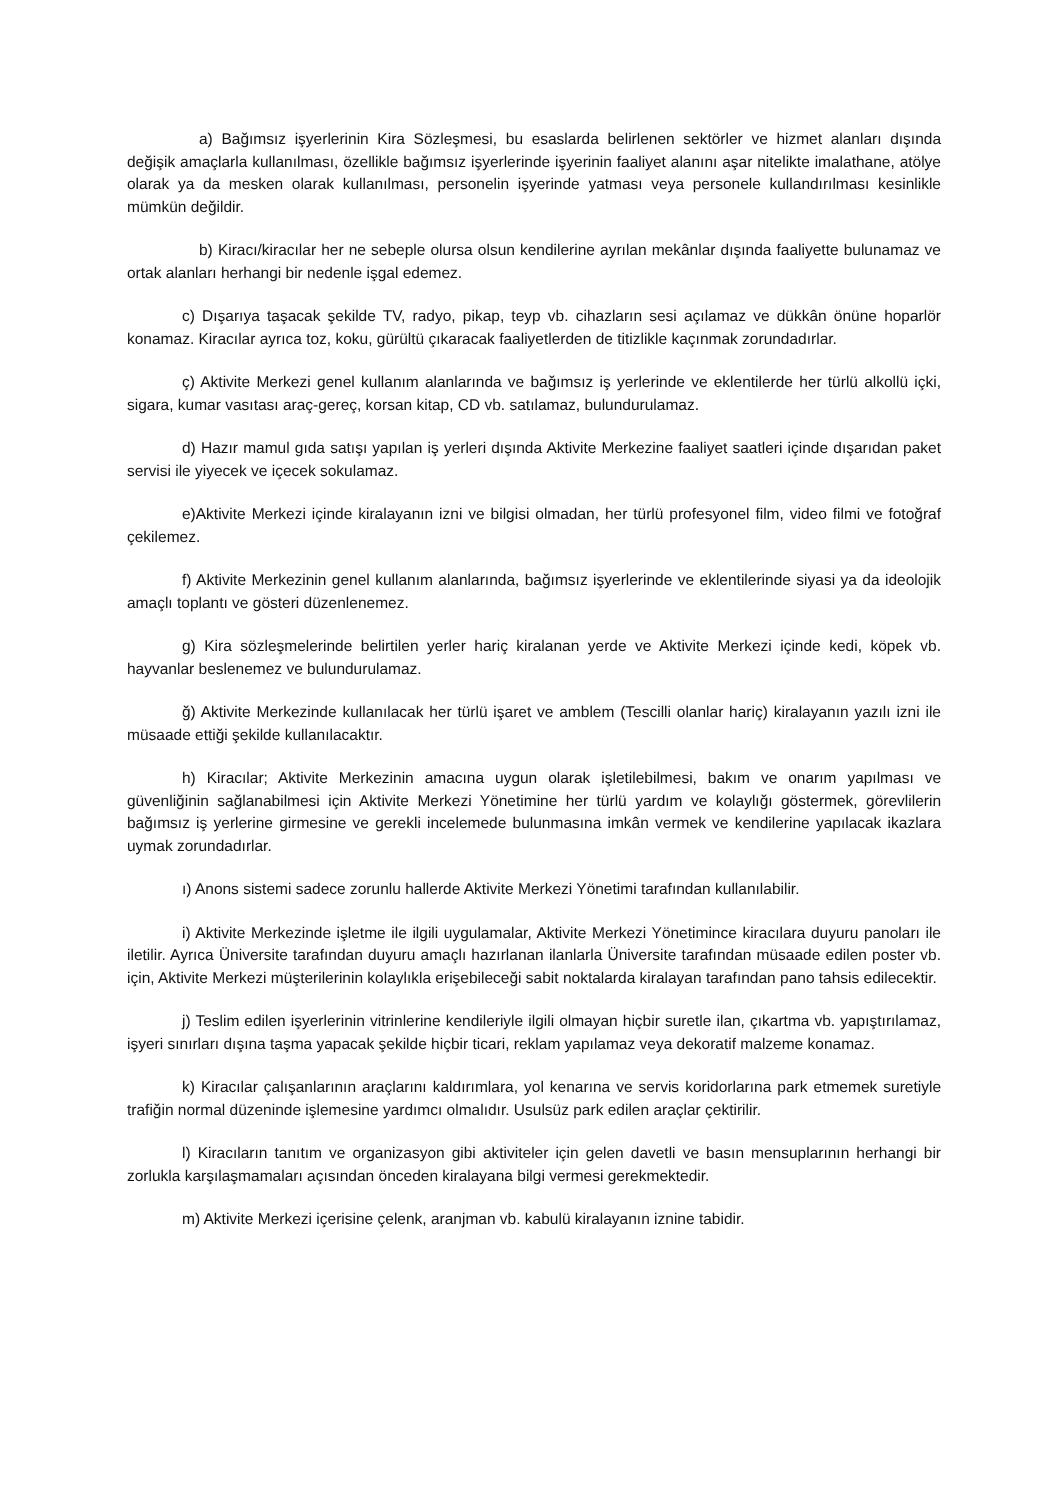a) Bağımsız işyerlerinin Kira Sözleşmesi, bu esaslarda belirlenen sektörler ve hizmet alanları dışında değişik amaçlarla kullanılması, özellikle bağımsız işyerlerinde işyerinin faaliyet alanını aşar nitelikte imalathane, atölye olarak ya da mesken olarak kullanılması, personelin işyerinde yatması veya personele kullandırılması kesinlikle mümkün değildir.
b) Kiracı/kiracılar her ne sebeple olursa olsun kendilerine ayrılan mekânlar dışında faaliyette bulunamaz ve ortak alanları herhangi bir nedenle işgal edemez.
c) Dışarıya taşacak şekilde TV, radyo, pikap, teyp vb. cihazların sesi açılamaz ve dükkân önüne hoparlör konamaz. Kiracılar ayrıca toz, koku, gürültü çıkaracak faaliyetlerden de titizlikle kaçınmak zorundadırlar.
ç) Aktivite Merkezi genel kullanım alanlarında ve bağımsız iş yerlerinde ve eklentilerde her türlü alkollü içki, sigara, kumar vasıtası araç-gereç, korsan kitap, CD vb. satılamaz, bulundurulamaz.
d) Hazır mamul gıda satışı yapılan iş yerleri dışında Aktivite Merkezine faaliyet saatleri içinde dışarıdan paket servisi ile yiyecek ve içecek sokulamaz.
e)Aktivite Merkezi içinde kiralayanın izni ve bilgisi olmadan, her türlü profesyonel film, video filmi ve fotoğraf çekilemez.
f) Aktivite Merkezinin genel kullanım alanlarında, bağımsız işyerlerinde ve eklentilerinde siyasi ya da ideolojik amaçlı toplantı ve gösteri düzenlenemez.
g) Kira sözleşmelerinde belirtilen yerler hariç kiralanan yerde ve Aktivite Merkezi içinde kedi, köpek vb. hayvanlar beslenemez ve bulundurulamaz.
ğ) Aktivite Merkezinde kullanılacak her türlü işaret ve amblem (Tescilli olanlar hariç) kiralayanın yazılı izni ile müsaade ettiği şekilde kullanılacaktır.
h) Kiracılar; Aktivite Merkezinin amacına uygun olarak işletilebilmesi, bakım ve onarım yapılması ve güvenliğinin sağlanabilmesi için Aktivite Merkezi Yönetimine her türlü yardım ve kolaylığı göstermek, görevlilerin bağımsız iş yerlerine girmesine ve gerekli incelemede bulunmasına imkân vermek ve kendilerine yapılacak ikazlara uymak zorundadırlar.
ı) Anons sistemi sadece zorunlu hallerde Aktivite Merkezi Yönetimi tarafından kullanılabilir.
i) Aktivite Merkezinde işletme ile ilgili uygulamalar, Aktivite Merkezi Yönetimince kiracılara duyuru panoları ile iletilir. Ayrıca Üniversite tarafından duyuru amaçlı hazırlanan ilanlarla Üniversite tarafından müsaade edilen poster vb. için, Aktivite Merkezi müşterilerinin kolaylıkla erişebileceği sabit noktalarda kiralayan tarafından pano tahsis edilecektir.
j) Teslim edilen işyerlerinin vitrinlerine kendileriyle ilgili olmayan hiçbir suretle ilan, çıkartma vb. yapıştırılamaz, işyeri sınırları dışına taşma yapacak şekilde hiçbir ticari, reklam yapılamaz veya dekoratif malzeme konamaz.
k) Kiracılar çalışanlarının araçlarını kaldırımlara, yol kenarına ve servis koridorlarına park etmemek suretiyle trafiğin normal düzeninde işlemesine yardımcı olmalıdır. Usulsüz park edilen araçlar çektirilir.
l) Kiracıların tanıtım ve organizasyon gibi aktiviteler için gelen davetli ve basın mensuplarının herhangi bir zorlukla karşılaşmamaları açısından önceden kiralayana bilgi vermesi gerekmektedir.
m) Aktivite Merkezi içerisine çelenk, aranjman vb. kabulü kiralayanın iznine tabidir.